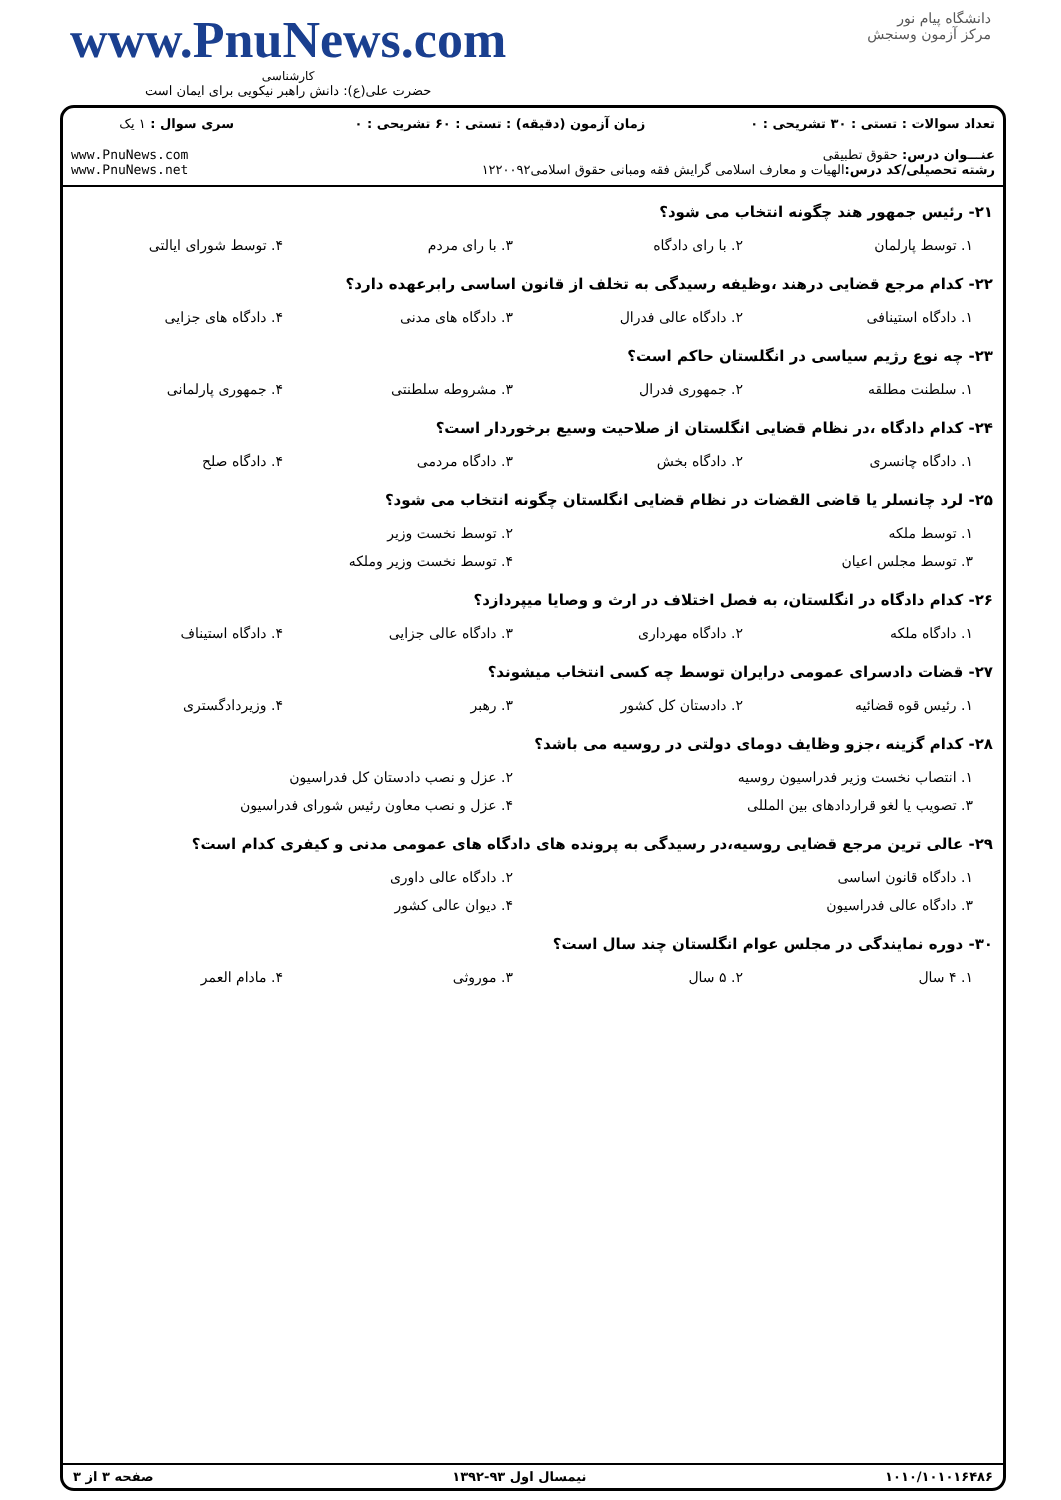دانشگاه پیام نور
مرکز آزمون وسنجش
www.PnuNews.com
کارشناسی
حضرت علی(ع): دانش راهبر نیکویی برای ایمان است
| تعداد سوالات : تستی : ۳۰ تشریحی : ۰ | زمان آزمون (دقیقه) : تستی : ۶۰ تشریحی : ۰ | سری سوال : ۱ یک |
| عنـــوان درس: حقوق تطبیقی رشته تحصیلی/کد درس: الهیات و معارف اسلامی گرایش فقه ومبانی حقوق اسلامی۱۲۲۰۰۹۲ | | www.PnuNews.com www.PnuNews.net |
۲۱- رئیس جمهور هند چگونه انتخاب می شود؟
۱. توسط پارلمان ۲. با رای دادگاه ۳. با رای مردم ۴. توسط شورای ایالتی
۲۲- کدام مرجع قضایی درهند ،وظیفه رسیدگی به تخلف از قانون اساسی رابرعهده دارد؟
۱. دادگاه استینافی ۲. دادگاه عالی فدرال ۳. دادگاه های مدنی ۴. دادگاه های جزایی
۲۳- چه نوع رژیم سیاسی در انگلستان حاکم است؟
۱. سلطنت مطلقه ۲. جمهوری فدرال ۳. مشروطه سلطنتی ۴. جمهوری پارلمانی
۲۴- کدام دادگاه ،در نظام قضایی انگلستان از صلاحیت وسیع برخوردار است؟
۱. دادگاه چانسری ۲. دادگاه بخش ۳. دادگاه مردمی ۴. دادگاه صلح
۲۵- لرد چانسلر یا قاضی القضات در نظام قضایی انگلستان چگونه انتخاب می شود؟
۱. توسط ملکه ۲. توسط نخست وزیر
۳. توسط مجلس اعیان ۴. توسط نخست وزیر وملکه
۲۶- کدام دادگاه در انگلستان، به فصل اختلاف در ارث و وصایا میپردازد؟
۱. دادگاه ملکه ۲. دادگاه مهرداری ۳. دادگاه عالی جزایی ۴. دادگاه استیناف
۲۷- قضات دادسرای عمومی درایران توسط چه کسی انتخاب میشوند؟
۱. رئیس قوه قضائیه ۲. دادستان کل کشور ۳. رهبر ۴. وزیردادگستری
۲۸- کدام گزینه ،جزو وظایف دومای دولتی در روسیه می باشد؟
۱. انتصاب نخست وزیر فدراسیون روسیه
۲. عزل و نصب دادستان کل فدراسیون
۳. تصویب یا لغو قراردادهای بین المللی
۴. عزل و نصب معاون رئیس شورای فدراسیون
۲۹- عالی ترین مرجع قضایی روسیه،در رسیدگی به پرونده های دادگاه های عمومی مدنی و کیفری کدام است؟
۱. دادگاه قانون اساسی ۲. دادگاه عالی داوری
۳. دادگاه عالی فدراسیون ۴. دیوان عالی کشور
۳۰- دوره نمایندگی در مجلس عوام انگلستان چند سال است؟
۱. ۴ سال ۲. ۵ سال ۳. موروثی ۴. مادام العمر
۱۰۱۰/۱۰۱۰۱۶۴۸۶ نیمسال اول ۹۳-۱۳۹۲ صفحه ۳ از ۳